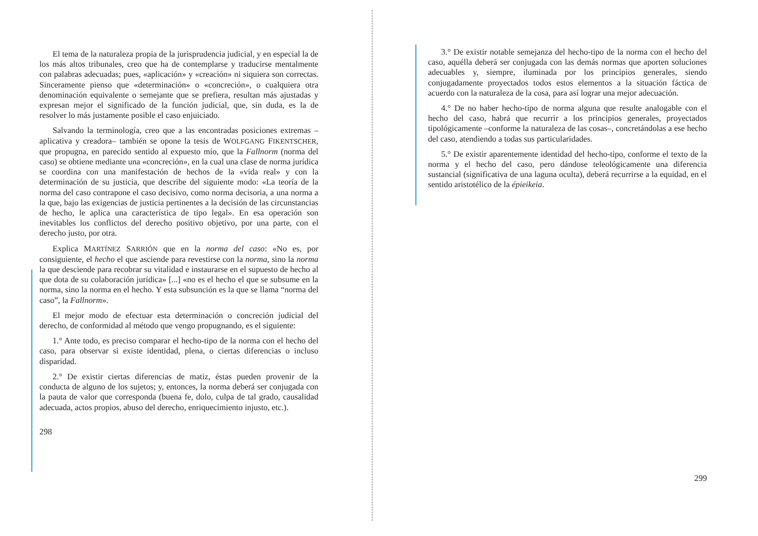El tema de la naturaleza propia de la jurisprudencia judicial, y en especial la de los más altos tribunales, creo que ha de contemplarse y traducirse mentalmente con palabras adecuadas; pues, «aplicación» y «creación» ni siquiera son correctas. Sinceramente pienso que «determinación» o «concreción», o cualquiera otra denominación equivalente o semejante que se prefiera, resultan más ajustadas y expresan mejor el significado de la función judicial, que, sin duda, es la de resolver lo más justamente posible el caso enjuiciado.
Salvando la terminología, creo que a las encontradas posiciones extremas –aplicativa y creadora– también se opone la tesis de WOLFGANG FIKENTSCHER, que propugna, en parecido sentido al expuesto mío, que la Fallnorm (norma del caso) se obtiene mediante una «concreción», en la cual una clase de norma jurídica se coordina con una manifestación de hechos de la «vida real» y con la determinación de su justicia, que describe del siguiente modo: «La teoría de la norma del caso contrapone el caso decisivo, como norma decisoria, a una norma a la que, bajo las exigencias de justicia pertinentes a la decisión de las circunstancias de hecho, le aplica una característica de tipo legal». En esa operación son inevitables los conflictos del derecho positivo objetivo, por una parte, con el derecho justo, por otra.
Explica MARTÍNEZ SARRIÓN que en la norma del caso: «No es, por consiguiente, el hecho el que asciende para revestirse con la norma, sino la norma la que desciende para recobrar su vitalidad e instaurarse en el supuesto de hecho al que dota de su colaboración jurídica» [...] «no es el hecho el que se subsume en la norma, sino la norma en el hecho. Y esta subsunción es la que se llama “norma del caso”, la Fallnorm».
El mejor modo de efectuar esta determinación o concreción judicial del derecho, de conformidad al método que vengo propugnando, es el siguiente:
1.° Ante todo, es preciso comparar el hecho-tipo de la norma con el hecho del caso, para observar si existe identidad, plena, o ciertas diferencias o incluso disparidad.
2.° De existir ciertas diferencias de matiz, éstas pueden provenir de la conducta de alguno de los sujetos; y, entonces, la norma deberá ser conjugada con la pauta de valor que corresponda (buena fe, dolo, culpa de tal grado, causalidad adecuada, actos propios, abuso del derecho, enriquecimiento injusto, etc.).
298
3.° De existir notable semejanza del hecho-tipo de la norma con el hecho del caso, aquélla deberá ser conjugada con las demás normas que aporten soluciones adecuables y, siempre, iluminada por los principios generales, siendo conjugadamente proyectados todos estos elementos a la situación fáctica de acuerdo con la naturaleza de la cosa, para así lograr una mejor adecuación.
4.° De no haber hecho-tipo de norma alguna que resulte analogable con el hecho del caso, habrá que recurrir a los principios generales, proyectados tipológicamente –conforme la naturaleza de las cosas–, concretándolas a ese hecho del caso, atendiendo a todas sus particularidades.
5.° De existir aparentemente identidad del hecho-tipo, conforme el texto de la norma y el hecho del caso, pero dándose teleológicamente una diferencia sustancial (significativa de una laguna oculta), deberá recurrirse a la equidad, en el sentido aristotélico de la épieikeia.
299